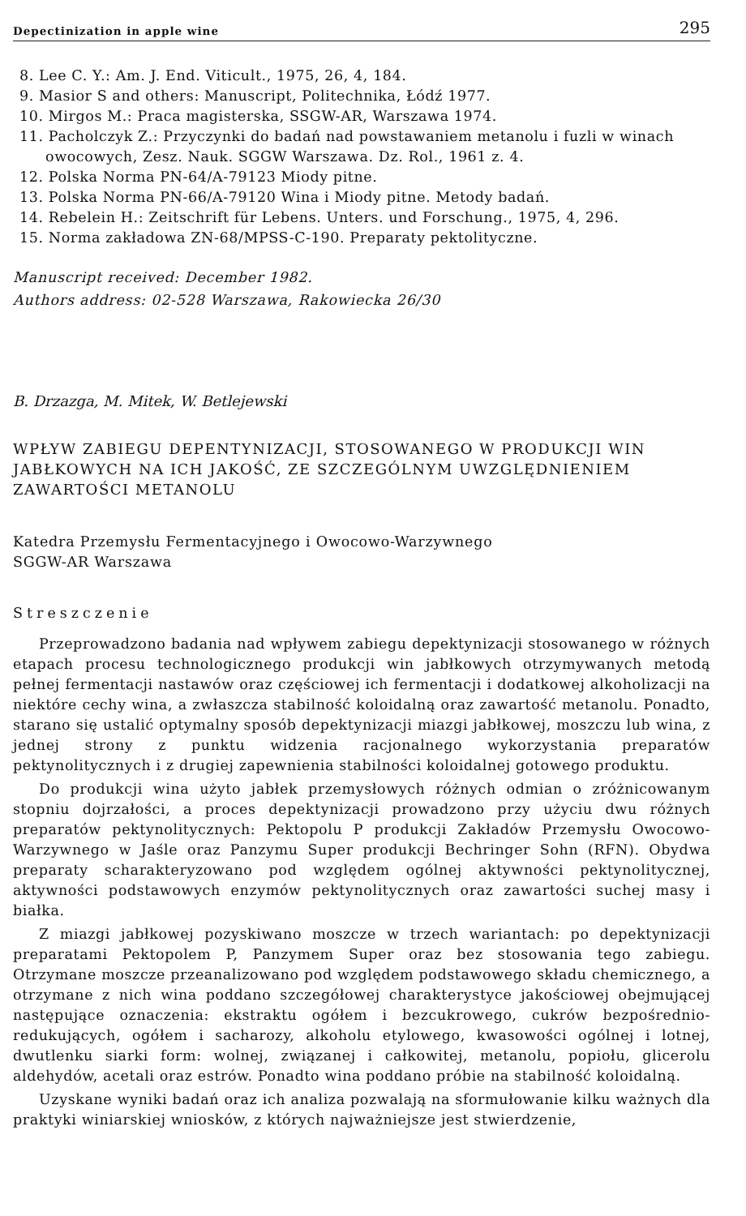Depectinization in apple wine 295
8. Lee C. Y.: Am. J. End. Viticult., 1975, 26, 4, 184.
9. Masior S and others: Manuscript, Politechnika, Łódź 1977.
10. Mirgos M.: Praca magisterska, SSGW-AR, Warszawa 1974.
11. Pacholczyk Z.: Przyczynki do badań nad powstawaniem metanolu i fuzli w winach owocowych, Zesz. Nauk. SGGW Warszawa. Dz. Rol., 1961 z. 4.
12. Polska Norma PN-64/A-79123 Miody pitne.
13. Polska Norma PN-66/A-79120 Wina i Miody pitne. Metody badań.
14. Rebelein H.: Zeitschrift für Lebens. Unters. und Forschung., 1975, 4, 296.
15. Norma zakładowa ZN-68/MPSS-C-190. Preparaty pektolityczne.
Manuscript received: December 1982.
Authors address: 02-528 Warszawa, Rakowiecka 26/30
B. Drzazga, M. Mitek, W. Betlejewski
WPŁYW ZABIEGU DEPENTYNIZACJI, STOSOWANEGO W PRODUKCJI WIN JABŁKOWYCH NA ICH JAKOŚĆ, ZE SZCZEGÓLNYM UWZGLĘDNIENIEM ZAWARTOŚCI METANOLU
Katedra Przemysłu Fermentacyjnego i Owocowo-Warzywnego
SGGW-AR Warszawa
Streszczenie
Przeprowadzono badania nad wpływem zabiegu depektynizacji stosowanego w różnych etapach procesu technologicznego produkcji win jabłkowych otrzymywanych metodą pełnej fermentacji nastawów oraz częściowej ich fermentacji i dodatkowej alkoholizacji na niektóre cechy wina, a zwłaszcza stabilność koloidalną oraz zawartość metanolu. Ponadto, starano się ustalić optymalny sposób depektynizacji miazgi jabłkowej, moszczu lub wina, z jednej strony z punktu widzenia racjonalnego wykorzystania preparatów pektynolitycznych i z drugiej zapewnienia stabilności koloidalnej gotowego produktu.
Do produkcji wina użyto jabłek przemysłowych różnych odmian o zróżnicowanym stopniu dojrzałości, a proces depektynizacji prowadzono przy użyciu dwu różnych preparatów pektynolitycznych: Pektopolu P produkcji Zakładów Przemysłu Owocowo-Warzywnego w Jaśle oraz Panzymu Super produkcji Bechringer Sohn (RFN). Obydwa preparaty scharakteryzowano pod względem ogólnej aktywności pektynolitycznej, aktywności podstawowych enzymów pektynolitycznych oraz zawartości suchej masy i białka.
Z miazgi jabłkowej pozyskiwano moszcze w trzech wariantach: po depektynizacji preparatami Pektopolem P, Panzymem Super oraz bez stosowania tego zabiegu. Otrzymane moszcze przeanalizowano pod względem podstawowego składu chemicznego, a otrzymane z nich wina poddano szczegółowej charakterystyce jakościowej obejmującej następujące oznaczenia: ekstraktu ogółem i bezcukrowego, cukrów bezpośrednio-redukujących, ogółem i sacharozy, alkoholu etylowego, kwasowości ogólnej i lotnej, dwutlenku siarki form: wolnej, związanej i całkowitej, metanolu, popiołu, glicerolu aldehydów, acetali oraz estrów. Ponadto wina poddano próbie na stabilność koloidalną.
Uzyskane wyniki badań oraz ich analiza pozwalają na sformułowanie kilku ważnych dla praktyki winiarskiej wniosków, z których najważniejsze jest stwierdzenie,